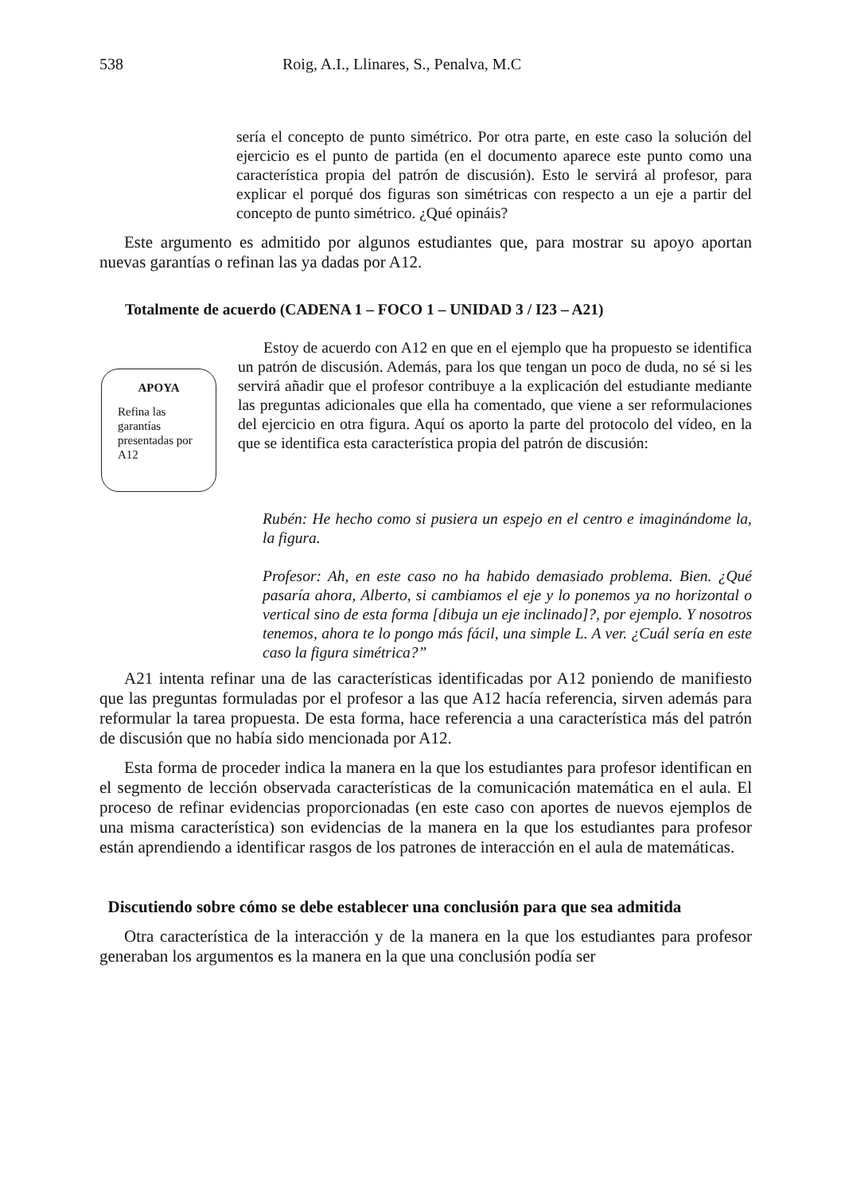538 Roig, A.I., Llinares, S., Penalva, M.C
sería el concepto de punto simétrico. Por otra parte, en este caso la solución del ejercicio es el punto de partida (en el documento aparece este punto como una característica propia del patrón de discusión). Esto le servirá al profesor, para explicar el porqué dos figuras son simétricas con respecto a un eje a partir del concepto de punto simétrico. ¿Qué opináis?
Este argumento es admitido por algunos estudiantes que, para mostrar su apoyo aportan nuevas garantías o refinan las ya dadas por A12.
Totalmente de acuerdo (CADENA 1 – FOCO 1 – UNIDAD 3 / I23 – A21)
APOYA
Refina las garantías presentadas por A12
Estoy de acuerdo con A12 en que en el ejemplo que ha propuesto se identifica un patrón de discusión. Además, para los que tengan un poco de duda, no sé si les servirá añadir que el profesor contribuye a la explicación del estudiante mediante las preguntas adicionales que ella ha comentado, que viene a ser reformulaciones del ejercicio en otra figura. Aquí os aporto la parte del protocolo del vídeo, en la que se identifica esta característica propia del patrón de discusión:
Rubén: He hecho como si pusiera un espejo en el centro e imaginándome la, la figura.
Profesor: Ah, en este caso no ha habido demasiado problema. Bien. ¿Qué pasaría ahora, Alberto, si cambiamos el eje y lo ponemos ya no horizontal o vertical sino de esta forma [dibuja un eje inclinado]?, por ejemplo. Y nosotros tenemos, ahora te lo pongo más fácil, una simple L. A ver. ¿Cuál sería en este caso la figura simétrica?”
A21 intenta refinar una de las características identificadas por A12 poniendo de manifiesto que las preguntas formuladas por el profesor a las que A12 hacía referencia, sirven además para reformular la tarea propuesta. De esta forma, hace referencia a una característica más del patrón de discusión que no había sido mencionada por A12.
Esta forma de proceder indica la manera en la que los estudiantes para profesor identifican en el segmento de lección observada características de la comunicación matemática en el aula. El proceso de refinar evidencias proporcionadas (en este caso con aportes de nuevos ejemplos de una misma característica) son evidencias de la manera en la que los estudiantes para profesor están aprendiendo a identificar rasgos de los patrones de interacción en el aula de matemáticas.
Discutiendo sobre cómo se debe establecer una conclusión para que sea admitida
Otra característica de la interacción y de la manera en la que los estudiantes para profesor generaban los argumentos es la manera en la que una conclusión podía ser